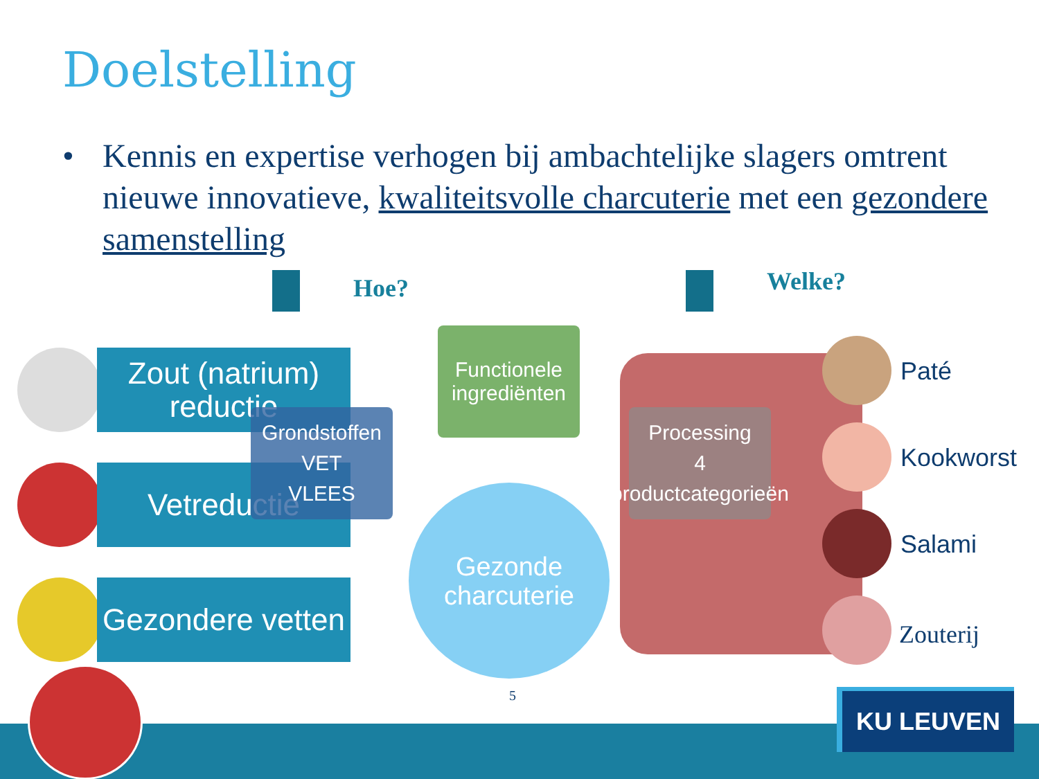Doelstelling
• Kennis en expertise verhogen bij ambachtelijke slagers omtrent nieuwe innovatieve, kwaliteitsvolle charcuterie met een gezondere samenstelling
Hoe? Welke?
Zout (natrium) reductie
Vetreductie
Gezondere vetten
Grondstoffen
VET
VLEES
Functionele ingrediënten
Gezonde charcuterie
Processing
4 productcategorieën
Paté
Kookworst
Salami
Zouterij
5 KU LEUVEN